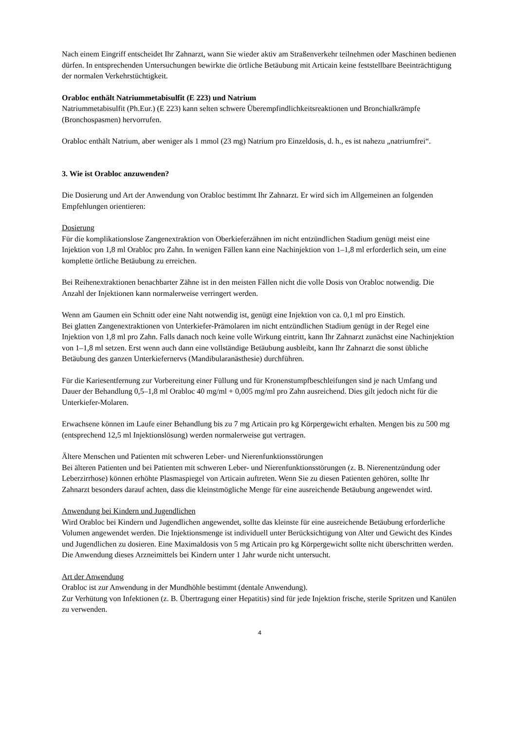Nach einem Eingriff entscheidet Ihr Zahnarzt, wann Sie wieder aktiv am Straßenverkehr teilnehmen oder Maschinen bedienen dürfen. In entsprechenden Untersuchungen bewirkte die örtliche Betäubung mit Articain keine feststellbare Beeinträchtigung der normalen Verkehrstüchtigkeit.
Orabloc enthält Natriummetabisulfit (E 223) und Natrium
Natriummetabisulfit (Ph.Eur.) (E 223) kann selten schwere Überempfindlichkeitsreaktionen und Bronchialkrämpfe (Bronchospasmen) hervorrufen.
Orabloc enthält Natrium, aber weniger als 1 mmol (23 mg) Natrium pro Einzeldosis, d. h., es ist nahezu „natriumfrei“.
3. Wie ist Orabloc anzuwenden?
Die Dosierung und Art der Anwendung von Orabloc bestimmt Ihr Zahnarzt. Er wird sich im Allgemeinen an folgenden Empfehlungen orientieren:
Dosierung
Für die komplikationslose Zangenextraktion von Oberkieferzähnen im nicht entzündlichen Stadium genügt meist eine Injektion von 1,8 ml Orabloc pro Zahn. In wenigen Fällen kann eine Nachinjektion von 1–1,8 ml erforderlich sein, um eine komplette örtliche Betäubung zu erreichen.
Bei Reihenextraktionen benachbarter Zähne ist in den meisten Fällen nicht die volle Dosis von Orabloc notwendig. Die Anzahl der Injektionen kann normalerweise verringert werden.
Wenn am Gaumen ein Schnitt oder eine Naht notwendig ist, genügt eine Injektion von ca. 0,1 ml pro Einstich.
Bei glatten Zangenextraktionen von Unterkiefer-Prämolaren im nicht entzündlichen Stadium genügt in der Regel eine Injektion von 1,8 ml pro Zahn. Falls danach noch keine volle Wirkung eintritt, kann Ihr Zahnarzt zunächst eine Nachinjektion von 1–1,8 ml setzen. Erst wenn auch dann eine vollständige Betäubung ausbleibt, kann Ihr Zahnarzt die sonst übliche Betäubung des ganzen Unterkiefernervs (Mandibularanästhesie) durchführen.
Für die Kariesentfernung zur Vorbereitung einer Füllung und für Kronenstumpfbeschleifungen sind je nach Umfang und Dauer der Behandlung 0,5–1,8 ml Orabloc 40 mg/ml + 0,005 mg/ml pro Zahn ausreichend. Dies gilt jedoch nicht für die Unterkiefer-Molaren.
Erwachsene können im Laufe einer Behandlung bis zu 7 mg Articain pro kg Körpergewicht erhalten. Mengen bis zu 500 mg (entsprechend 12,5 ml Injektionslösung) werden normalerweise gut vertragen.
Ältere Menschen und Patienten mit schweren Leber- und Nierenfunktionsstörungen
Bei älteren Patienten und bei Patienten mit schweren Leber- und Nierenfunktionsstörungen (z. B. Nierenentzündung oder Leberzirrhose) können erhöhte Plasmaspiegel von Articain auftreten. Wenn Sie zu diesen Patienten gehören, sollte Ihr Zahnarzt besonders darauf achten, dass die kleinstmögliche Menge für eine ausreichende Betäubung angewendet wird.
Anwendung bei Kindern und Jugendlichen
Wird Orabloc bei Kindern und Jugendlichen angewendet, sollte das kleinste für eine ausreichende Betäubung erforderliche Volumen angewendet werden. Die Injektionsmenge ist individuell unter Berücksichtigung von Alter und Gewicht des Kindes und Jugendlichen zu dosieren. Eine Maximaldosis von 5 mg Articain pro kg Körpergewicht sollte nicht überschritten werden.
Die Anwendung dieses Arzneimittels bei Kindern unter 1 Jahr wurde nicht untersucht.
Art der Anwendung
Orabloc ist zur Anwendung in der Mundhöhle bestimmt (dentale Anwendung).
Zur Verhütung von Infektionen (z. B. Übertragung einer Hepatitis) sind für jede Injektion frische, sterile Spritzen und Kanülen zu verwenden.
4